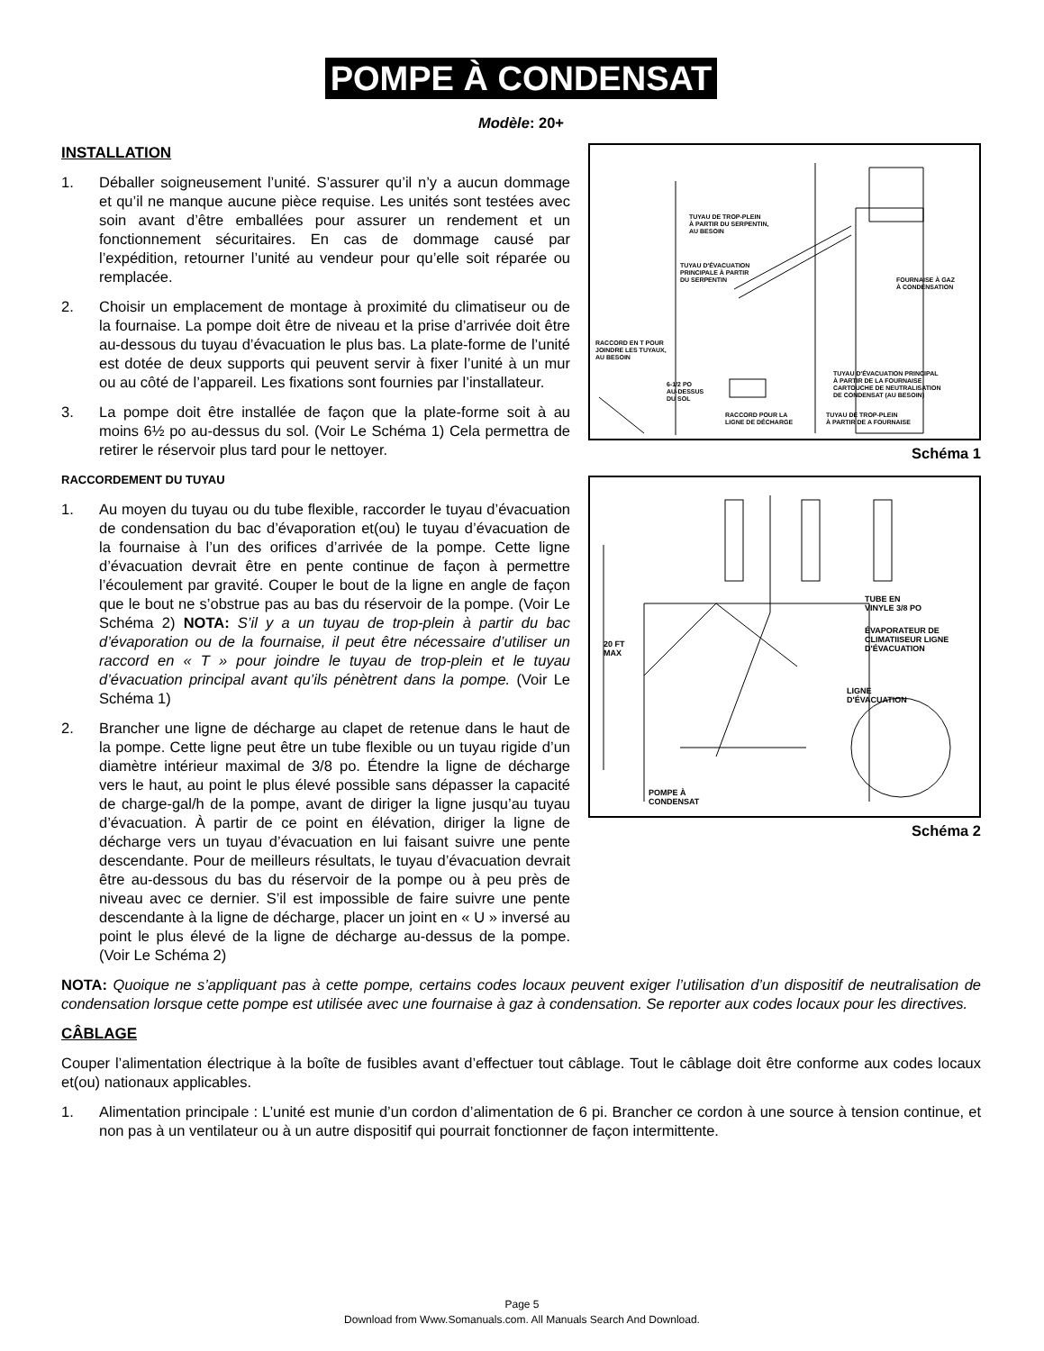POMPE À CONDENSAT
Modèle: 20+
TUYAU DE TROP-PLEIN
À PARTIR DU SERPENTIN,
AU BESOIN
TUYAU D'ÉVACUATION
PRINCIPALE À PARTIR
DU SERPENTIN
FOURNAISE À GAZ
À CONDENSATION
RACCORD EN T POUR
JOINDRE LES TUYAUX,
AU BESOIN
6-1/2 PO
AU-DESSUS
DU SOL
TUYAU D'ÉVACUATION PRINCIPAL
À PARTIR DE LA FOURNAISE
CARTOUCHE DE NEUTRALISATION
DE CONDENSAT (AU BESOIN)
RACCORD POUR LA
LIGNE DE DÉCHARGE
TUYAU DE TROP-PLEIN
À PARTIR DE A FOURNAISE
Schéma 1
20 FT
MAX
TUBE EN
VINYLE 3/8 PO
ÉVAPORATEUR DE
CLIMATIISEUR LIGNE
D'ÉVACUATION
LIGNE
D'ÉVACUATION
POMPE À
CONDENSAT
Schéma 2
INSTALLATION
1. Déballer soigneusement l’unité. S’assurer qu’il n’y a aucun dommage et qu’il ne manque aucune pièce requise. Les unités sont testées avec soin avant d’être emballées pour assurer un rendement et un fonctionnement sécuritaires. En cas de dommage causé par l’expédition, retourner l’unité au vendeur pour qu’elle soit réparée ou remplacée.
2. Choisir un emplacement de montage à proximité du climatiseur ou de la fournaise. La pompe doit être de niveau et la prise d’arrivée doit être au-dessous du tuyau d’évacuation le plus bas. La plate-forme de l’unité est dotée de deux supports qui peuvent servir à fixer l’unité à un mur ou au côté de l’appareil. Les fixations sont fournies par l’installateur.
3. La pompe doit être installée de façon que la plate-forme soit à au moins 6½ po au-dessus du sol. (Voir Le Schéma 1) Cela permettra de retirer le réservoir plus tard pour le nettoyer.
RACCORDEMENT DU TUYAU
1. Au moyen du tuyau ou du tube flexible, raccorder le tuyau d’évacuation de condensation du bac d’évaporation et(ou) le tuyau d’évacuation de la fournaise à l’un des orifices d’arrivée de la pompe. Cette ligne d’évacuation devrait être en pente continue de façon à permettre l’écoulement par gravité. Couper le bout de la ligne en angle de façon que le bout ne s’obstrue pas au bas du réservoir de la pompe. (Voir Le Schéma 2) NOTA: S’il y a un tuyau de trop-plein à partir du bac d’évaporation ou de la fournaise, il peut être nécessaire d’utiliser un raccord en « T » pour joindre le tuyau de trop-plein et le tuyau d’évacuation principal avant qu’ils pénètrent dans la pompe. (Voir Le Schéma 1)
2. Brancher une ligne de décharge au clapet de retenue dans le haut de la pompe. Cette ligne peut être un tube flexible ou un tuyau rigide d’un diamètre intérieur maximal de 3/8 po. Étendre la ligne de décharge vers le haut, au point le plus élevé possible sans dépasser la capacité de charge-gal/h de la pompe, avant de diriger la ligne jusqu’au tuyau d’évacuation. À partir de ce point en élévation, diriger la ligne de décharge vers un tuyau d’évacuation en lui faisant suivre une pente descendante. Pour de meilleurs résultats, le tuyau d’évacuation devrait être au-dessous du bas du réservoir de la pompe ou à peu près de niveau avec ce dernier. S’il est impossible de faire suivre une pente descendante à la ligne de décharge, placer un joint en « U » inversé au point le plus élevé de la ligne de décharge au-dessus de la pompe. (Voir Le Schéma 2)
NOTA: Quoique ne s’appliquant pas à cette pompe, certains codes locaux peuvent exiger l’utilisation d’un dispositif de neutralisation de condensation lorsque cette pompe est utilisée avec une fournaise à gaz à condensation. Se reporter aux codes locaux pour les directives.
CÂBLAGE
Couper l’alimentation électrique à la boîte de fusibles avant d’effectuer tout câblage. Tout le câblage doit être conforme aux codes locaux et(ou) nationaux applicables.
1. Alimentation principale : L’unité est munie d’un cordon d’alimentation de 6 pi. Brancher ce cordon à une source à tension continue, et non pas à un ventilateur ou à un autre dispositif qui pourrait fonctionner de façon intermittente.
Page 5
Download from Www.Somanuals.com. All Manuals Search And Download.